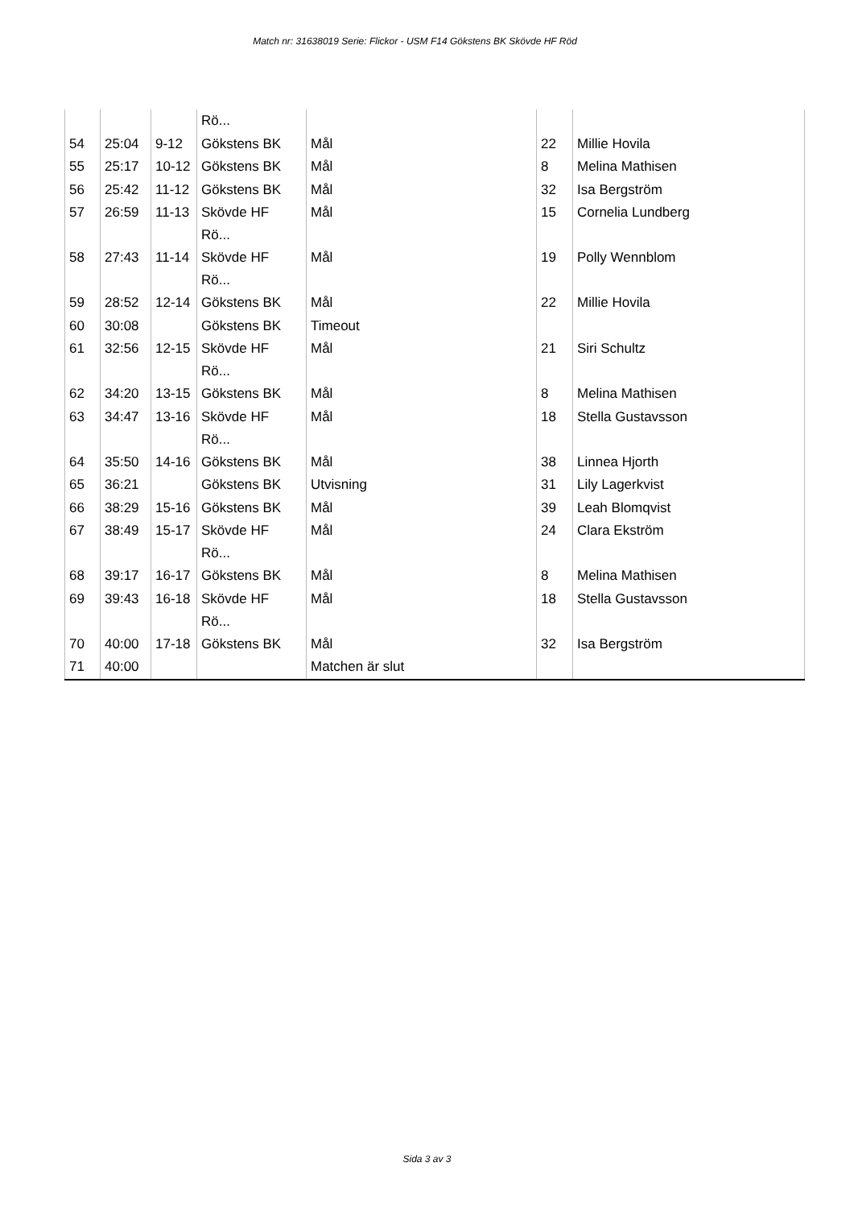Match nr: 31638019 Serie: Flickor - USM F14 Gökstens BK Skövde HF Röd
| | | | Rö... | | | |
| 54 | 25:04 | 9-12 | Gökstens BK | Mål | 22 | Millie Hovila |
| 55 | 25:17 | 10-12 | Gökstens BK | Mål | 8 | Melina Mathisen |
| 56 | 25:42 | 11-12 | Gökstens BK | Mål | 32 | Isa Bergström |
| 57 | 26:59 | 11-13 | Skövde HF Rö... | Mål | 15 | Cornelia Lundberg |
| 58 | 27:43 | 11-14 | Skövde HF Rö... | Mål | 19 | Polly Wennblom |
| 59 | 28:52 | 12-14 | Gökstens BK | Mål | 22 | Millie Hovila |
| 60 | 30:08 | | Gökstens BK | Timeout | | |
| 61 | 32:56 | 12-15 | Skövde HF Rö... | Mål | 21 | Siri Schultz |
| 62 | 34:20 | 13-15 | Gökstens BK | Mål | 8 | Melina Mathisen |
| 63 | 34:47 | 13-16 | Skövde HF Rö... | Mål | 18 | Stella Gustavsson |
| 64 | 35:50 | 14-16 | Gökstens BK | Mål | 38 | Linnea Hjorth |
| 65 | 36:21 | | Gökstens BK | Utvisning | 31 | Lily Lagerkvist |
| 66 | 38:29 | 15-16 | Gökstens BK | Mål | 39 | Leah Blomqvist |
| 67 | 38:49 | 15-17 | Skövde HF Rö... | Mål | 24 | Clara Ekström |
| 68 | 39:17 | 16-17 | Gökstens BK | Mål | 8 | Melina Mathisen |
| 69 | 39:43 | 16-18 | Skövde HF Rö... | Mål | 18 | Stella Gustavsson |
| 70 | 40:00 | 17-18 | Gökstens BK | Mål | 32 | Isa Bergström |
| 71 | 40:00 | | | Matchen är slut | | |
Sida 3 av 3